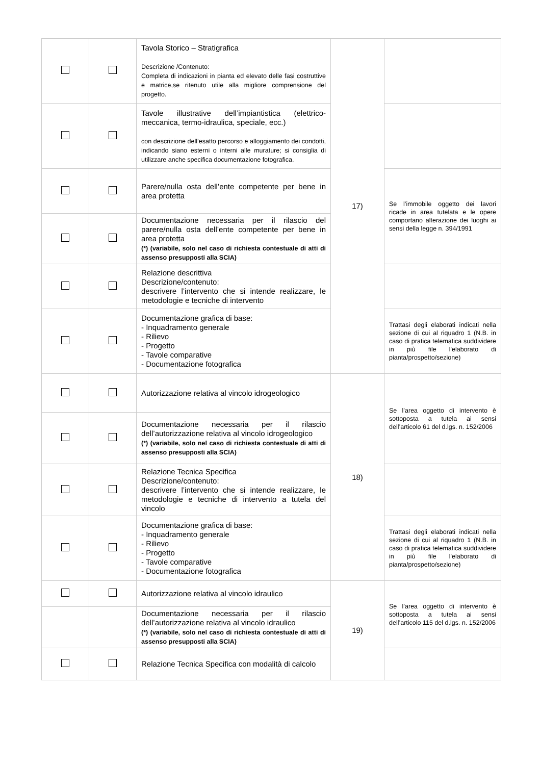| | | Tavola Storico – Stratigrafica Descrizione /Contenuto: Completa di indicazioni in pianta ed elevato delle fasi costruttive e matrice,se ritenuto utile alla migliore comprensione del progetto. | 17) | |
| | | Tavole illustrative dell’impiantistica (elettrico-meccanica, termo-idraulica, speciale, ecc.) con descrizione dell’esatto percorso e alloggiamento dei condotti, indicando siano esterni o interni alle murature; si consiglia di utilizzare anche specifica documentazione fotografica. | | |
| | | Parere/nulla osta dell’ente competente per bene in area protetta | | Se l’immobile oggetto dei lavori ricade in area tutelata e le opere comportano alterazione dei luoghi ai sensi della legge n. 394/1991 |
| | | Documentazione necessaria per il rilascio del parere/nulla osta dell’ente competente per bene in area protetta (*) (variabile, solo nel caso di richiesta contestuale di atti di assenso presupposti alla SCIA) | | |
| | | Relazione descrittiva Descrizione/contenuto: descrivere l’intervento che si intende realizzare, le metodologie e tecniche di intervento | | |
| | | Documentazione grafica di base: - Inquadramento generale - Rilievo - Progetto - Tavole comparative - Documentazione fotografica | | Trattasi degli elaborati indicati nella sezione di cui al riquadro 1 (N.B. in caso di pratica telematica suddividere in più file l'elaborato di pianta/prospetto/sezione) |
| | | Autorizzazione relativa al vincolo idrogeologico | 18) | Se l’area oggetto di intervento è sottoposta a tutela ai sensi dell’articolo 61 del d.lgs. n. 152/2006 |
| | | Documentazione necessaria per il rilascio dell’autorizzazione relativa al vincolo idrogeologico (*) (variabile, solo nel caso di richiesta contestuale di atti di assenso presupposti alla SCIA) | | |
| | | Relazione Tecnica Specifica Descrizione/contenuto: descrivere l’intervento che si intende realizzare, le metodologie e tecniche di intervento a tutela del vincolo | | |
| | | Documentazione grafica di base: - Inquadramento generale - Rilievo - Progetto - Tavole comparative - Documentazione fotografica | | Trattasi degli elaborati indicati nella sezione di cui al riquadro 1 (N.B. in caso di pratica telematica suddividere in più file l'elaborato di pianta/prospetto/sezione) |
| | | Autorizzazione relativa al vincolo idraulico | 19) | Se l’area oggetto di intervento è sottoposta a tutela ai sensi dell’articolo 115 del d.lgs. n. 152/2006 |
| | | Documentazione necessaria per il rilascio dell’autorizzazione relativa al vincolo idraulico (*) (variabile, solo nel caso di richiesta contestuale di atti di assenso presupposti alla SCIA) | | |
| | | Relazione Tecnica Specifica con modalità di calcolo | | |